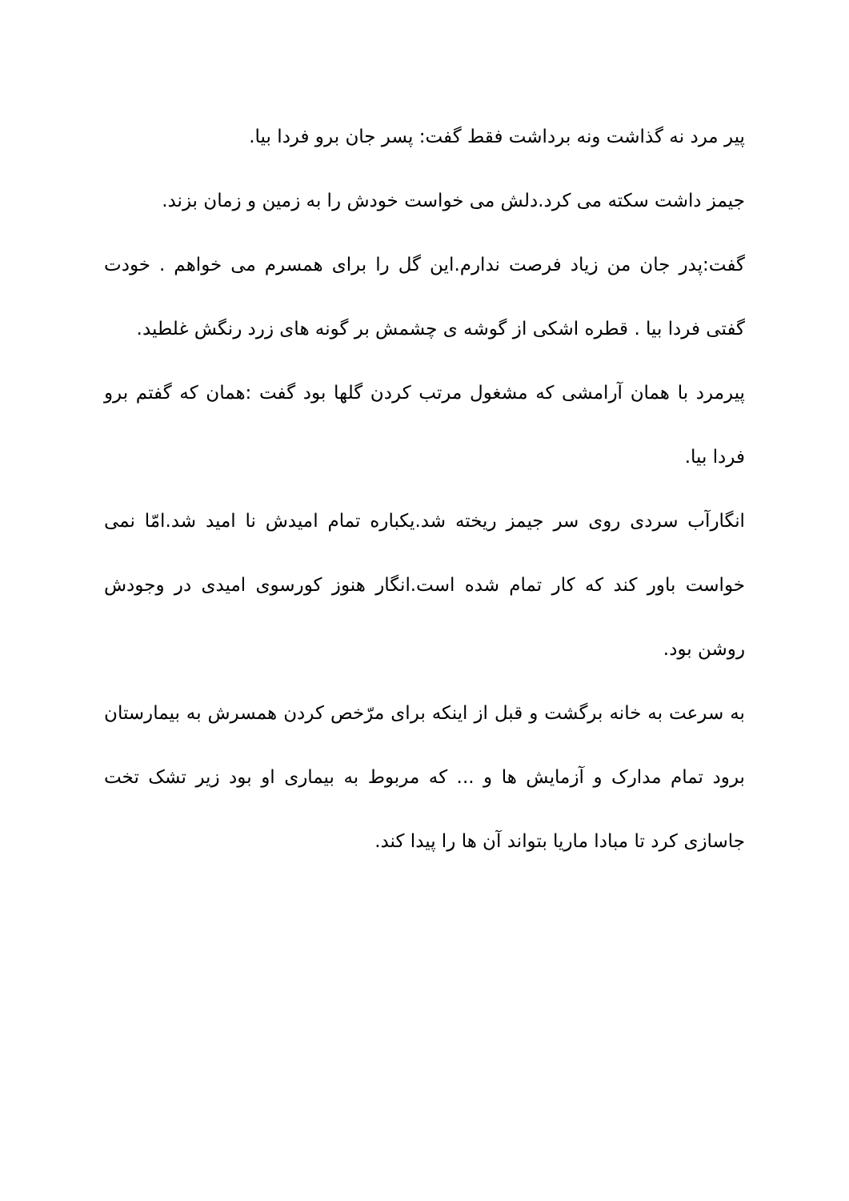پیر مرد نه گذاشت ونه برداشت فقط گفت: پسر جان برو فردا بیا.
جیمز داشت سکته می کرد.دلش می خواست خودش را به زمین و زمان بزند.
گفت:پدر جان من زیاد فرصت ندارم.این گل را برای همسرم می خواهم . خودت گفتی فردا بیا . قطره اشکی از گوشه ی چشمش بر گونه های زرد رنگش غلطید.
پیرمرد با همان آرامشی که مشغول مرتب کردن گلها بود گفت :همان که گفتم برو فردا بیا.
انگارآب سردی روی سر جیمز ریخته شد.یکباره تمام امیدش نا امید شد.امّا نمی خواست باور کند که کار تمام شده است.انگار هنوز کورسوی امیدی در وجودش روشن بود.
به سرعت به خانه برگشت و قبل از اینکه برای مرّخص کردن همسرش به بیمارستان برود تمام مدارک و آزمایش ها و ... که مربوط به بیماری او بود زیر تشک تخت جاسازی کرد تا مبادا ماریا بتواند آن ها را پیدا کند.